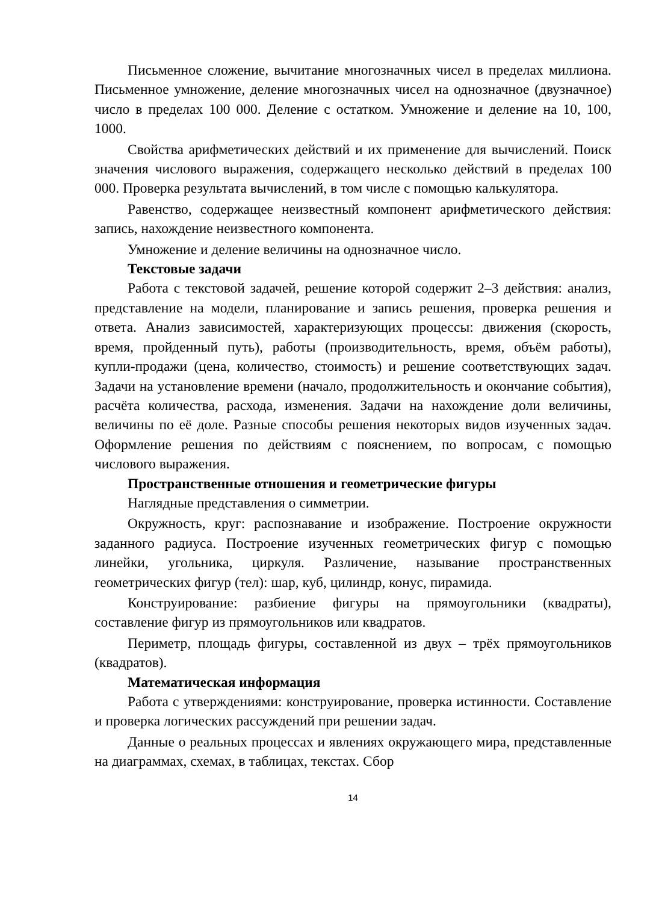Письменное сложение, вычитание многозначных чисел в пределах миллиона. Письменное умножение, деление многозначных чисел на однозначное (двузначное) число в пределах 100 000. Деление с остатком. Умножение и деление на 10, 100, 1000.
Свойства арифметических действий и их применение для вычислений. Поиск значения числового выражения, содержащего несколько действий в пределах 100 000. Проверка результата вычислений, в том числе с помощью калькулятора.
Равенство, содержащее неизвестный компонент арифметического действия: запись, нахождение неизвестного компонента.
Умножение и деление величины на однозначное число.
Текстовые задачи
Работа с текстовой задачей, решение которой содержит 2–3 действия: анализ, представление на модели, планирование и запись решения, проверка решения и ответа. Анализ зависимостей, характеризующих процессы: движения (скорость, время, пройденный путь), работы (производительность, время, объём работы), купли-продажи (цена, количество, стоимость) и решение соответствующих задач. Задачи на установление времени (начало, продолжительность и окончание события), расчёта количества, расхода, изменения. Задачи на нахождение доли величины, величины по её доле. Разные способы решения некоторых видов изученных задач. Оформление решения по действиям с пояснением, по вопросам, с помощью числового выражения.
Пространственные отношения и геометрические фигуры
Наглядные представления о симметрии.
Окружность, круг: распознавание и изображение. Построение окружности заданного радиуса. Построение изученных геометрических фигур с помощью линейки, угольника, циркуля. Различение, называние пространственных геометрических фигур (тел): шар, куб, цилиндр, конус, пирамида.
Конструирование: разбиение фигуры на прямоугольники (квадраты), составление фигур из прямоугольников или квадратов.
Периметр, площадь фигуры, составленной из двух – трёх прямоугольников (квадратов).
Математическая информация
Работа с утверждениями: конструирование, проверка истинности. Составление и проверка логических рассуждений при решении задач.
Данные о реальных процессах и явлениях окружающего мира, представленные на диаграммах, схемах, в таблицах, текстах. Сбор
14